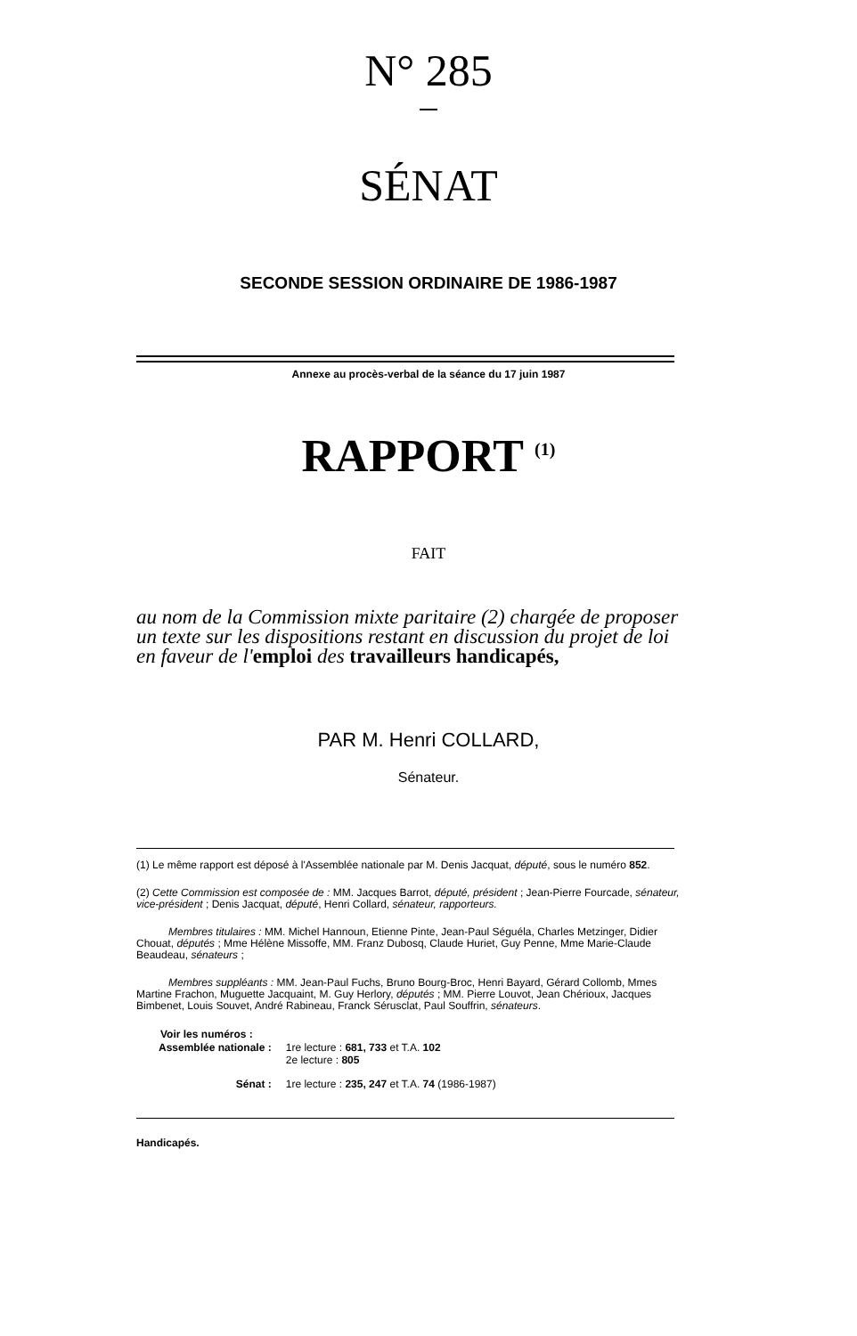N° 285
SÉNAT
SECONDE SESSION ORDINAIRE DE 1986-1987
Annexe au procès-verbal de la séance du 17 juin 1987
RAPPORT <sup>(1)</sup>
FAIT
au nom de la Commission mixte paritaire (2) chargée de proposer un texte sur les dispositions restant en discussion du projet de loi en faveur de l'emploi des travailleurs handicapés,
PAR M. Henri COLLARD,
Sénateur.
(1) Le même rapport est déposé à l'Assemblée nationale par M. Denis Jacquat, député, sous le numéro 852.
(2) Cette Commission est composée de : MM. Jacques Barrot, député, président ; Jean-Pierre Fourcade, sénateur, vice-président ; Denis Jacquat, député, Henri Collard, sénateur, rapporteurs.
Membres titulaires : MM. Michel Hannoun, Etienne Pinte, Jean-Paul Séguéla, Charles Metzinger, Didier Chouat, députés ; Mme Hélène Missoffe, MM. Franz Dubosq, Claude Huriet, Guy Penne, Mme Marie-Claude Beaudeau, sénateurs ;
Membres suppléants : MM. Jean-Paul Fuchs, Bruno Bourg-Broc, Henri Bayard, Gérard Collomb, Mmes Martine Frachon, Muguette Jacquaint, M. Guy Herlory, députés ; MM. Pierre Louvot, Jean Chérioux, Jacques Bimbenet, Louis Souvet, André Rabineau, Franck Sérusclat, Paul Souffrin, sénateurs.
Voir les numéros :
| Assemblée nationale : | 1re lecture : 681, 733 et T.A. 102 2e lecture : 805 |
| Sénat : | 1re lecture : 235, 247 et T.A. 74 (1986-1987) |
Handicapés.